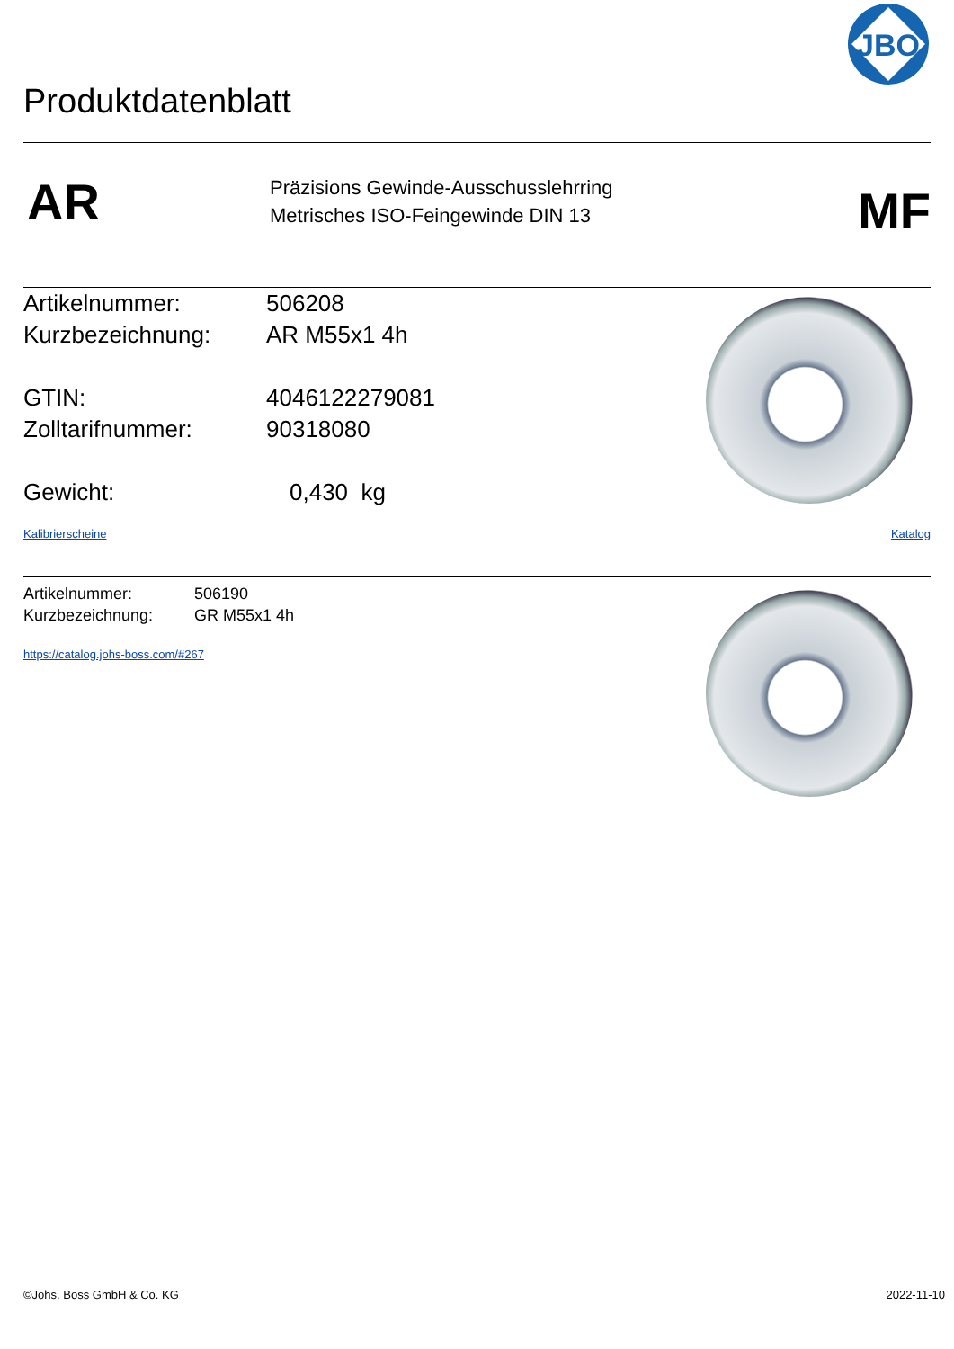Produktdatenblatt
JBO
AR
Präzisions Gewinde-Ausschusslehrring
Metrisches ISO-Feingewinde DIN 13
MF
Artikelnummer: 506208
Kurzbezeichnung: AR M55x1 4h
GTIN: 4046122279081
Zolltarifnummer: 90318080
Gewicht: 0,430 kg
Kalibrierscheine Katalog
Artikelnummer: 506190
Kurzbezeichnung: GR M55x1 4h
https://catalog.johs-boss.com/#267
©Johs. Boss GmbH & Co. KG 2022-11-10